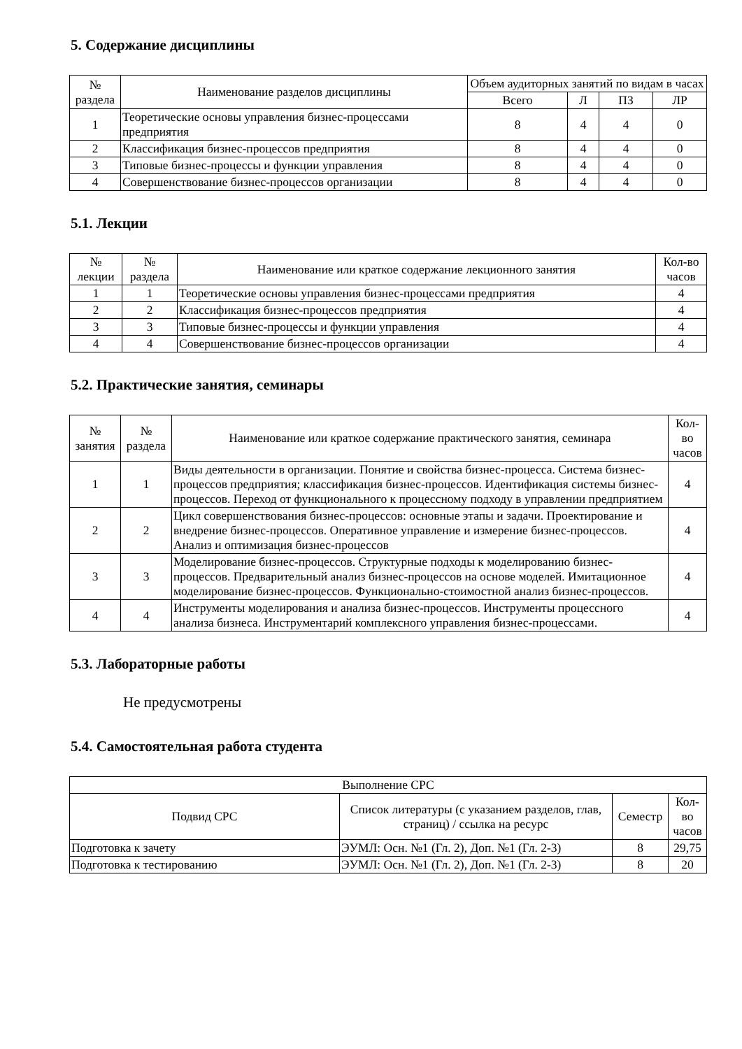5. Содержание дисциплины
| № раздела | Наименование разделов дисциплины | Объем аудиторных занятий по видам в часах | | | |
| --- | --- | --- | --- | --- | --- |
| | | Всего | Л | ПЗ | ЛР |
| 1 | Теоретические основы управления бизнес-процессами предприятия | 8 | 4 | 4 | 0 |
| 2 | Классификация бизнес-процессов предприятия | 8 | 4 | 4 | 0 |
| 3 | Типовые бизнес-процессы и функции управления | 8 | 4 | 4 | 0 |
| 4 | Совершенствование бизнес-процессов организации | 8 | 4 | 4 | 0 |
5.1. Лекции
| № лекции | № раздела | Наименование или краткое содержание лекционного занятия | Кол-во часов |
| --- | --- | --- | --- |
| 1 | 1 | Теоретические основы управления бизнес-процессами предприятия | 4 |
| 2 | 2 | Классификация бизнес-процессов предприятия | 4 |
| 3 | 3 | Типовые бизнес-процессы и функции управления | 4 |
| 4 | 4 | Совершенствование бизнес-процессов организации | 4 |
5.2. Практические занятия, семинары
| № занятия | № раздела | Наименование или краткое содержание практического занятия, семинара | Кол- во часов |
| --- | --- | --- | --- |
| 1 | 1 | Виды деятельности в организации. Понятие и свойства бизнес-процесса. Система бизнес-процессов предприятия; классификация бизнес-процессов. Идентификация системы бизнес-процессов. Переход от функционального к процессному подходу в управлении предприятием | 4 |
| 2 | 2 | Цикл совершенствования бизнес-процессов: основные этапы и задачи. Проектирование и внедрение бизнес-процессов. Оперативное управление и измерение бизнес-процессов. Анализ и оптимизация бизнес-процессов | 4 |
| 3 | 3 | Моделирование бизнес-процессов. Структурные подходы к моделированию бизнес-процессов. Предварительный анализ бизнес-процессов на основе моделей. Имитационное моделирование бизнес-процессов. Функционально-стоимостной анализ бизнес-процессов. | 4 |
| 4 | 4 | Инструменты моделирования и анализа бизнес-процессов. Инструменты процессного анализа бизнеса. Инструментарий комплексного управления бизнес-процессами. | 4 |
5.3. Лабораторные работы
Не предусмотрены
5.4. Самостоятельная работа студента
| Выполнение СРС | | | |
| --- | --- | --- | --- |
| Подвид СРС | Список литературы (с указанием разделов, глав, страниц) / ссылка на ресурс | Семестр | Кол- во часов |
| Подготовка к зачету | ЭУМЛ: Осн. №1 (Гл. 2), Доп. №1 (Гл. 2-3) | 8 | 29,75 |
| Подготовка к тестированию | ЭУМЛ: Осн. №1 (Гл. 2), Доп. №1 (Гл. 2-3) | 8 | 20 |